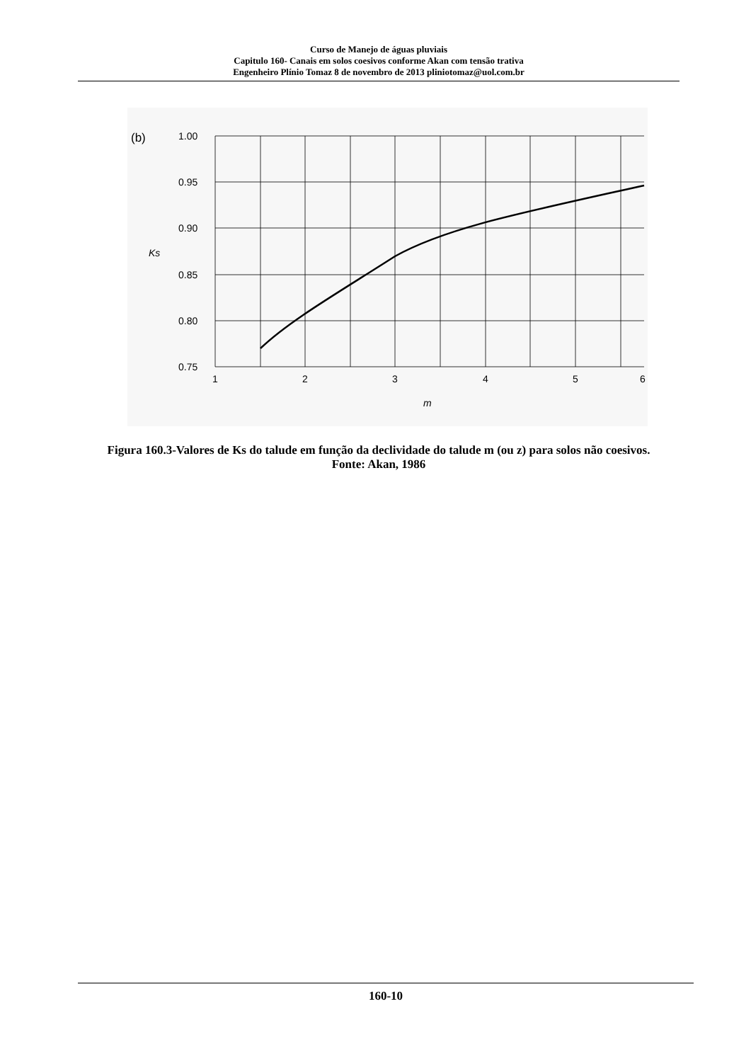Curso de Manejo de águas pluviais
Capitulo 160- Canais em solos coesivos conforme Akan com tensão trativa
Engenheiro Plínio Tomaz 8 de novembro de 2013 pliniotomaz@uol.com.br
(b)
1.00
0.95
0.90
0.85
0.80
0.75
1
2
3
4
5
6
Ks
m
Figura 160.3-Valores de Ks do talude em função da declividade do talude m (ou z) para solos não coesivos.
Fonte: Akan, 1986
160-10